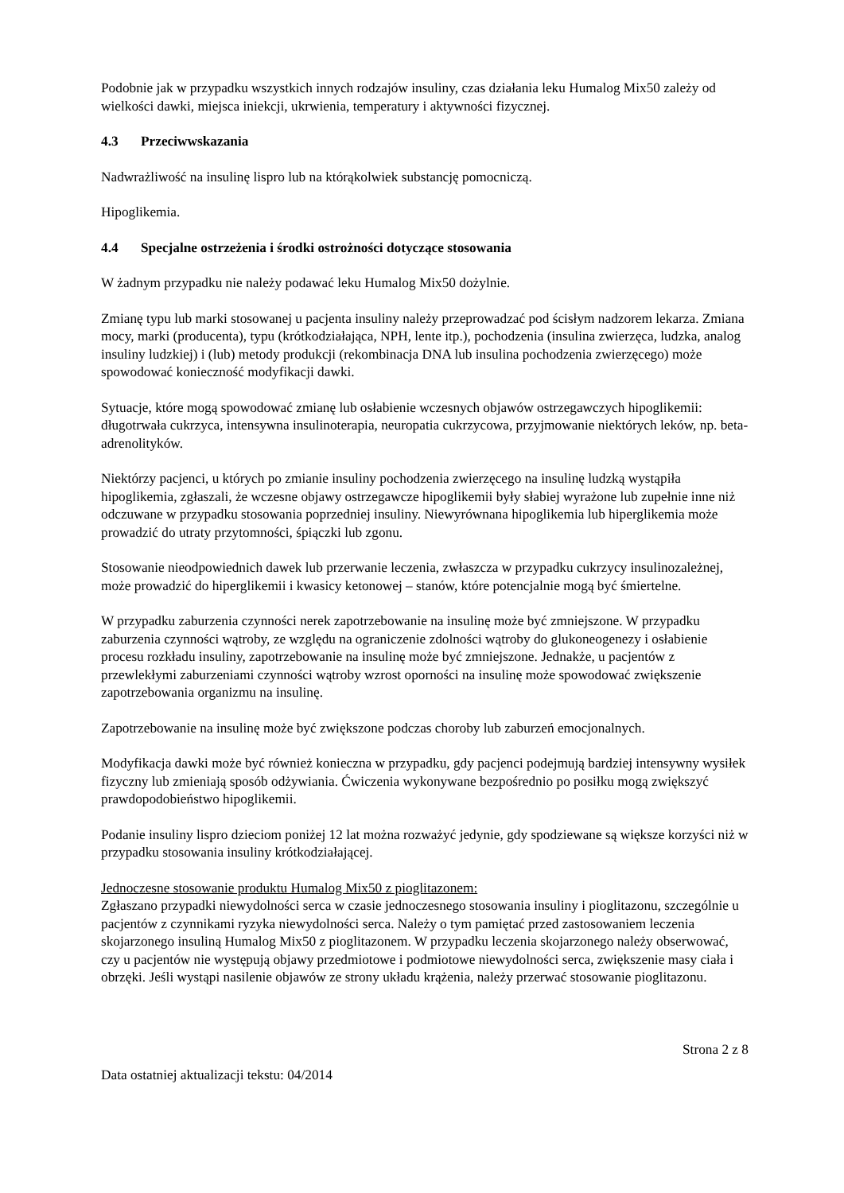Podobnie jak w przypadku wszystkich innych rodzajów insuliny, czas działania leku Humalog Mix50 zależy od wielkości dawki, miejsca iniekcji, ukrwienia, temperatury i aktywności fizycznej.
4.3 Przeciwwskazania
Nadwrażliwość na insulinę lispro lub na którąkolwiek substancję pomocniczą.
Hipoglikemia.
4.4 Specjalne ostrzeżenia i środki ostrożności dotyczące stosowania
W żadnym przypadku nie należy podawać leku Humalog Mix50 dożylnie.
Zmianę typu lub marki stosowanej u pacjenta insuliny należy przeprowadzać pod ścisłym nadzorem lekarza. Zmiana mocy, marki (producenta), typu (krótkodziałająca, NPH, lente itp.), pochodzenia (insulina zwierzęca, ludzka, analog insuliny ludzkiej) i (lub) metody produkcji (rekombinacja DNA lub insulina pochodzenia zwierzęcego) może spowodować konieczność modyfikacji dawki.
Sytuacje, które mogą spowodować zmianę lub osłabienie wczesnych objawów ostrzegawczych hipoglikemii: długotrwała cukrzyca, intensywna insulinoterapia, neuropatia cukrzycowa, przyjmowanie niektórych leków, np. beta-adrenolityków.
Niektórzy pacjenci, u których po zmianie insuliny pochodzenia zwierzęcego na insulinę ludzką wystąpiła hipoglikemia, zgłaszali, że wczesne objawy ostrzegawcze hipoglikemii były słabiej wyrażone lub zupełnie inne niż odczuwane w przypadku stosowania poprzedniej insuliny. Niewyrównana hipoglikemia lub hiperglikemia może prowadzić do utraty przytomności, śpiączki lub zgonu.
Stosowanie nieodpowiednich dawek lub przerwanie leczenia, zwłaszcza w przypadku cukrzycy insulinozależnej, może prowadzić do hiperglikemii i kwasicy ketonowej – stanów, które potencjalnie mogą być śmiertelne.
W przypadku zaburzenia czynności nerek zapotrzebowanie na insulinę może być zmniejszone. W przypadku zaburzenia czynności wątroby, ze względu na ograniczenie zdolności wątroby do glukoneogenezy i osłabienie procesu rozkładu insuliny, zapotrzebowanie na insulinę może być zmniejszone. Jednakże, u pacjentów z przewlekłymi zaburzeniami czynności wątroby wzrost oporności na insulinę może spowodować zwiększenie zapotrzebowania organizmu na insulinę.
Zapotrzebowanie na insulinę może być zwiększone podczas choroby lub zaburzeń emocjonalnych.
Modyfikacja dawki może być również konieczna w przypadku, gdy pacjenci podejmują bardziej intensywny wysiłek fizyczny lub zmieniają sposób odżywiania. Ćwiczenia wykonywane bezpośrednio po posiłku mogą zwiększyć prawdopodobieństwo hipoglikemii.
Podanie insuliny lispro dzieciom poniżej 12 lat można rozważyć jedynie, gdy spodziewane są większe korzyści niż w przypadku stosowania insuliny krótkodziałającej.
Jednoczesne stosowanie produktu Humalog Mix50 z pioglitazonem:
Zgłaszano przypadki niewydolności serca w czasie jednoczesnego stosowania insuliny i pioglitazonu, szczególnie u pacjentów z czynnikami ryzyka niewydolności serca. Należy o tym pamiętać przed zastosowaniem leczenia skojarzonego insuliną Humalog Mix50 z pioglitazonem. W przypadku leczenia skojarzonego należy obserwować, czy u pacjentów nie występują objawy przedmiotowe i podmiotowe niewydolności serca, zwiększenie masy ciała i obrzęki. Jeśli wystąpi nasilenie objawów ze strony układu krążenia, należy przerwać stosowanie pioglitazonu.
Strona 2 z 8
Data ostatniej aktualizacji tekstu: 04/2014